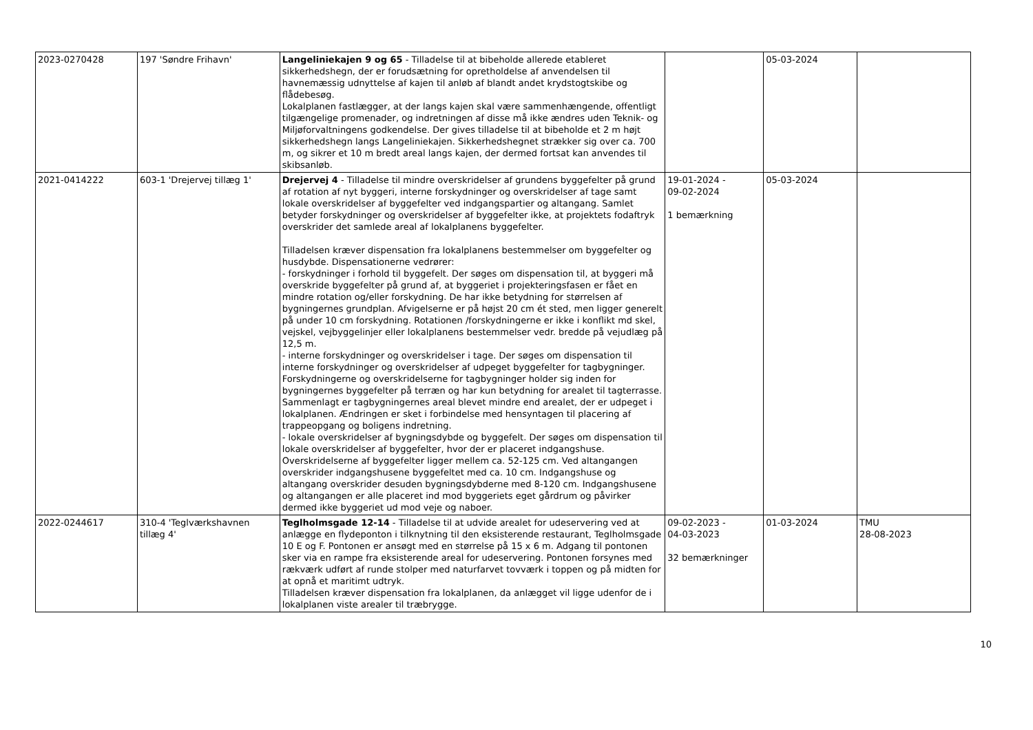| 2023-0270428 | 197 'Søndre Frihavn' | Langeliniekajen 9 og 65 - Tilladelse til at bibeholde allerede etableret sikkerhedshegn, der er forudsætning for opretholdelse af anvendelsen til havnemæssig udnyttelse af kajen til anløb af blandt andet krydstogtskibe og flådebesøg. Lokalplanen fastlægger, at der langs kajen skal være sammenhængende, offentligt tilgængelige promenader, og indretningen af disse må ikke ændres uden Teknik- og Miljøforvaltningens godkendelse. Der gives tilladelse til at bibeholde et 2 m højt sikkerhedshegn langs Langeliniekajen. Sikkerhedshegnet strækker sig over ca. 700 m, og sikrer et 10 m bredt areal langs kajen, der dermed fortsat kan anvendes til skibsanløb. | | 05-03-2024 | |
| 2021-0414222 | 603-1 'Drejervej tillæg 1' | Drejervej 4 - Tilladelse til mindre overskridelser af grundens byggefelter på grund af rotation af nyt byggeri, interne forskydninger og overskridelser af tage samt lokale overskridelser af byggefelter ved indgangspartier og altangang. Samlet betyder forskydninger og overskridelser af byggefelter ikke, at projektets fodaftryk overskrider det samlede areal af lokalplanens byggefelter. Tilladelsen kræver dispensation fra lokalplanens bestemmelser om byggefelter og husdybde. Dispensationerne vedrører: - forskydninger i forhold til byggefelt. Der søges om dispensation til, at byggeri må overskride byggefelter på grund af, at byggeriet i projekteringsfasen er fået en mindre rotation og/eller forskydning. De har ikke betydning for størrelsen af bygningernes grundplan. Afvigelserne er på højst 20 cm ét sted, men ligger generelt på under 10 cm forskydning. Rotationen /forskydningerne er ikke i konflikt md skel, vejskel, vejbyggelinjer eller lokalplanens bestemmelser vedr. bredde på vejudlæg på 12,5 m. - interne forskydninger og overskridelser i tage. Der søges om dispensation til interne forskydninger og overskridelser af udpeget byggefelter for tagbygninger. Forskydningerne og overskridelserne for tagbygninger holder sig inden for bygningernes byggefelter på terræn og har kun betydning for arealet til tagterrasse. Sammenlagt er tagbygningernes areal blevet mindre end arealet, der er udpeget i lokalplanen. Ændringen er sket i forbindelse med hensyntagen til placering af trappeopgang og boligens indretning. - lokale overskridelser af bygningsdybde og byggefelt. Der søges om dispensation til lokale overskridelser af byggefelter, hvor der er placeret indgangshuse. Overskridelserne af byggefelter ligger mellem ca. 52-125 cm. Ved altangangen overskrider indgangshusene byggefeltet med ca. 10 cm. Indgangshuse og altangang overskrider desuden bygningsdybderne med 8-120 cm. Indgangshusene og altangangen er alle placeret ind mod byggeriets eget gårdrum og påvirker dermed ikke byggeriet ud mod veje og naboer. | 19-01-2024 - 09-02-2024 1 bemærkning | 05-03-2024 | |
| 2022-0244617 | 310-4 'Teglværkshavnen tillæg 4' | Teglholmsgade 12-14 - Tilladelse til at udvide arealet for udeservering ved at anlægge en flydeponton i tilknytning til den eksisterende restaurant, Teglholmsgade 10 E og F. Pontonen er ansøgt med en størrelse på 15 x 6 m. Adgang til pontonen sker via en rampe fra eksisterende areal for udeservering. Pontonen forsynes med rækværk udført af runde stolper med naturfarvet tovværk i toppen og på midten for at opnå et maritimt udtryk. Tilladelsen kræver dispensation fra lokalplanen, da anlægget vil ligge udenfor de i lokalplanen viste arealer til træbrygge. | 09-02-2023 - 04-03-2023 32 bemærkninger | 01-03-2024 | TMU 28-08-2023 |
10